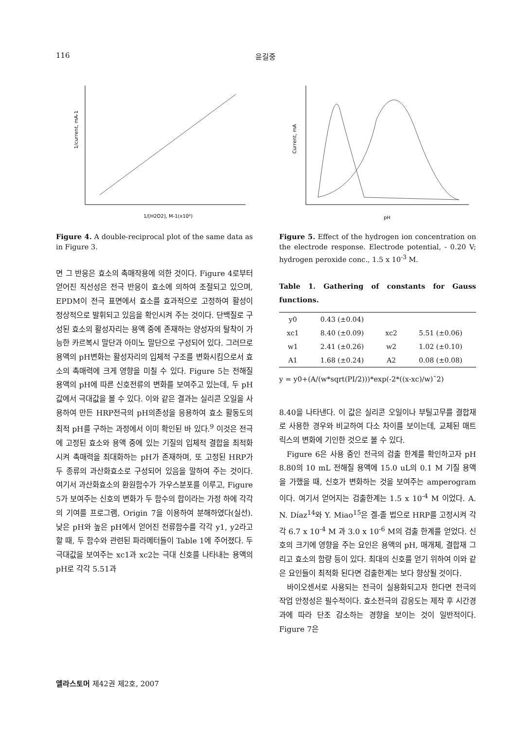116 윤길중
1/current, mA-1
1/[H2O2], M-1(x10⁶)
Figure 4. A double-reciprocal plot of the same data as in Figure 3.
면 그 반응은 효소의 촉매작용에 의한 것이다. Figure 4로부터 얻어진 직선성은 전극 반응이 효소에 의하여 조절되고 있으며, EPDM이 전극 표면에서 효소를 효과적으로 고정하여 활성이 정상적으로 발휘되고 있음을 확인시켜 주는 것이다. 단백질로 구성된 효소의 활성자리는 용액 중에 존재하는 양성자의 탈착이 가능한 카르복시 말단과 아미노 말단으로 구성되어 있다. 그러므로 용액의 pH변화는 활성자리의 입체적 구조를 변화시킴으로서 효소의 촉매력에 크게 영향을 미칠 수 있다. Figure 5는 전해질 용액의 pH에 따른 신호전류의 변화를 보여주고 있는데, 두 pH값에서 극대값을 볼 수 있다. 이와 같은 결과는 실리콘 오일을 사용하여 만든 HRP전극의 pH의존성을 응용하여 효소 활동도의 최적 pH를 구하는 과정에서 이미 확인된 바 있다.<sup>9</sup> 이것은 전극에 고정된 효소와 용액 중에 있는 기질의 입체적 결합을 최적화 시켜 촉매력을 최대화하는 pH가 존재하며, 또 고정된 HRP가 두 종류의 과산화효소로 구성되어 있음을 말하여 주는 것이다. 여기서 과산화효소의 환원함수가 가우스분포를 이루고, Figure 5가 보여주는 신호의 변화가 두 함수의 합이라는 가정 하에 각각의 기여를 프로그램, Origin 7을 이용하여 분해하였다(실선). 낮은 pH와 높은 pH에서 얻어진 전류함수를 각각 y1, y2라고 할 때, 두 함수와 관련된 파라메터들이 Table 1에 주어졌다. 두 극대값을 보여주는 xc1과 xc2는 극대 신호를 나타내는 용액의 pH로 각각 5.51과
Current, mA
pH
Figure 5. Effect of the hydrogen ion concentration on the electrode response. Electrode potential, - 0.20 V; hydrogen peroxide conc., 1.5 x 10<sup>-3</sup> M.
Table 1. Gathering of constants for Gauss functions.
| y0 | 0.43 (±0.04) | | |
| xc1 | 8.40 (±0.09) | xc2 | 5.51 (±0.06) |
| w1 | 2.41 (±0.26) | w2 | 1.02 (±0.10) |
| A1 | 1.68 (±0.24) | A2 | 0.08 (±0.08) |
y = y0+(A/(w*sqrt(PI/2)))*exp(-2*((x-xc)/w)ˆ2)
8.40을 나타낸다. 이 값은 실리콘 오일이나 부틸고무를 결합재로 사용한 경우와 비교하여 다소 차이를 보이는데, 교체된 매트릭스의 변화에 기인한 것으로 볼 수 있다.
Figure 6은 사용 중인 전극의 검출 한계를 확인하고자 pH 8.80의 10 mL 전해질 용액에 15.0 uL의 0.1 M 기질 용액을 가했을 때, 신호가 변화하는 것을 보여주는 amperogram 이다. 여기서 얻어지는 검출한계는 1.5 x 10<sup>-4</sup> M 이었다. A. N. Díaz<sup>14</sup>와 Y. Miao<sup>15</sup>은 겔-졸 법으로 HRP를 고정시켜 각각 6.7 x 10<sup>-4</sup> M 과 3.0 x 10<sup>-6</sup> M의 검출 한계를 얻었다. 신호의 크기에 영향을 주는 요인은 용액의 pH, 매개체, 결합재 그리고 효소의 함량 등이 있다. 최대의 신호를 얻기 위하여 이와 같은 요인들이 최적화 된다면 검출한계는 보다 향상될 것이다.
바이오센서로 사용되는 전극이 실용화되고자 한다면 전극의 작업 안정성은 필수적이다. 효소전극의 감응도는 제작 후 시간경과에 따라 단조 감소하는 경향을 보이는 것이 일반적이다. Figure 7은
엘라스토머 제42권 제2호, 2007